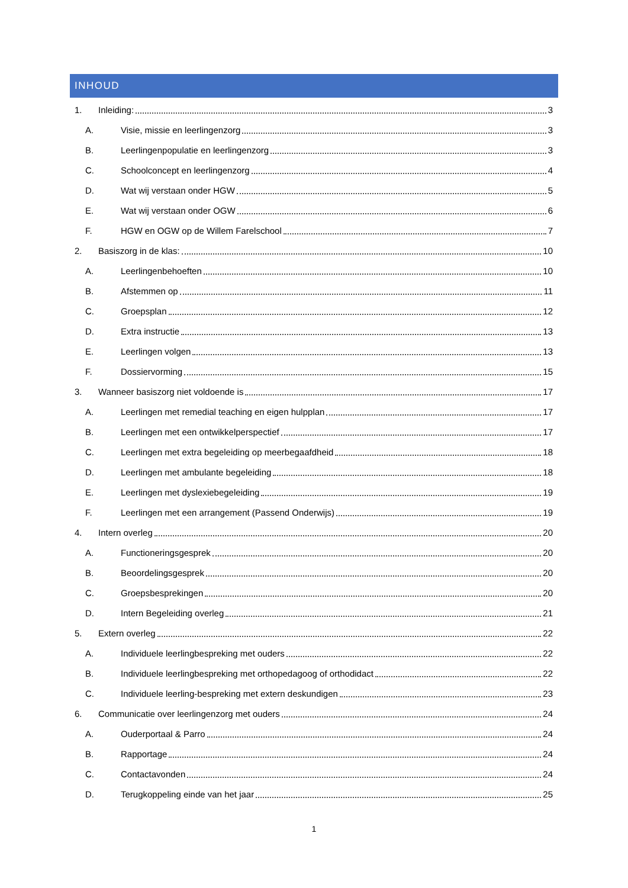INHOUD
1. Inleiding: 3
A. Visie, missie en leerlingenzorg 3
B. Leerlingenpopulatie en leerlingenzorg 3
C. Schoolconcept en leerlingenzorg 4
D. Wat wij verstaan onder HGW 5
E. Wat wij verstaan onder OGW 6
F. HGW en OGW op de Willem Farelschool 7
2. Basiszorg in de klas: 10
A. Leerlingenbehoeften 10
B. Afstemmen op 11
C. Groepsplan 12
D. Extra instructie 13
E. Leerlingen volgen 13
F. Dossiervorming 15
3. Wanneer basiszorg niet voldoende is 17
A. Leerlingen met remedial teaching en eigen hulpplan 17
B. Leerlingen met een ontwikkelperspectief 17
C. Leerlingen met extra begeleiding op meerbegaafdheid 18
D. Leerlingen met ambulante begeleiding 18
E. Leerlingen met dyslexiebegeleiding 19
F. Leerlingen met een arrangement (Passend Onderwijs) 19
4. Intern overleg 20
A. Functioneringsgesprek 20
B. Beoordelingsgesprek 20
C. Groepsbesprekingen 20
D. Intern Begeleiding overleg 21
5. Extern overleg 22
A. Individuele leerlingbespreking met ouders 22
B. Individuele leerlingbespreking met orthopedagoog of orthodidact 22
C. Individuele leerling-bespreking met extern deskundigen 23
6. Communicatie over leerlingenzorg met ouders 24
A. Ouderportaal & Parro 24
B. Rapportage 24
C. Contactavonden 24
D. Terugkoppeling einde van het jaar 25
1